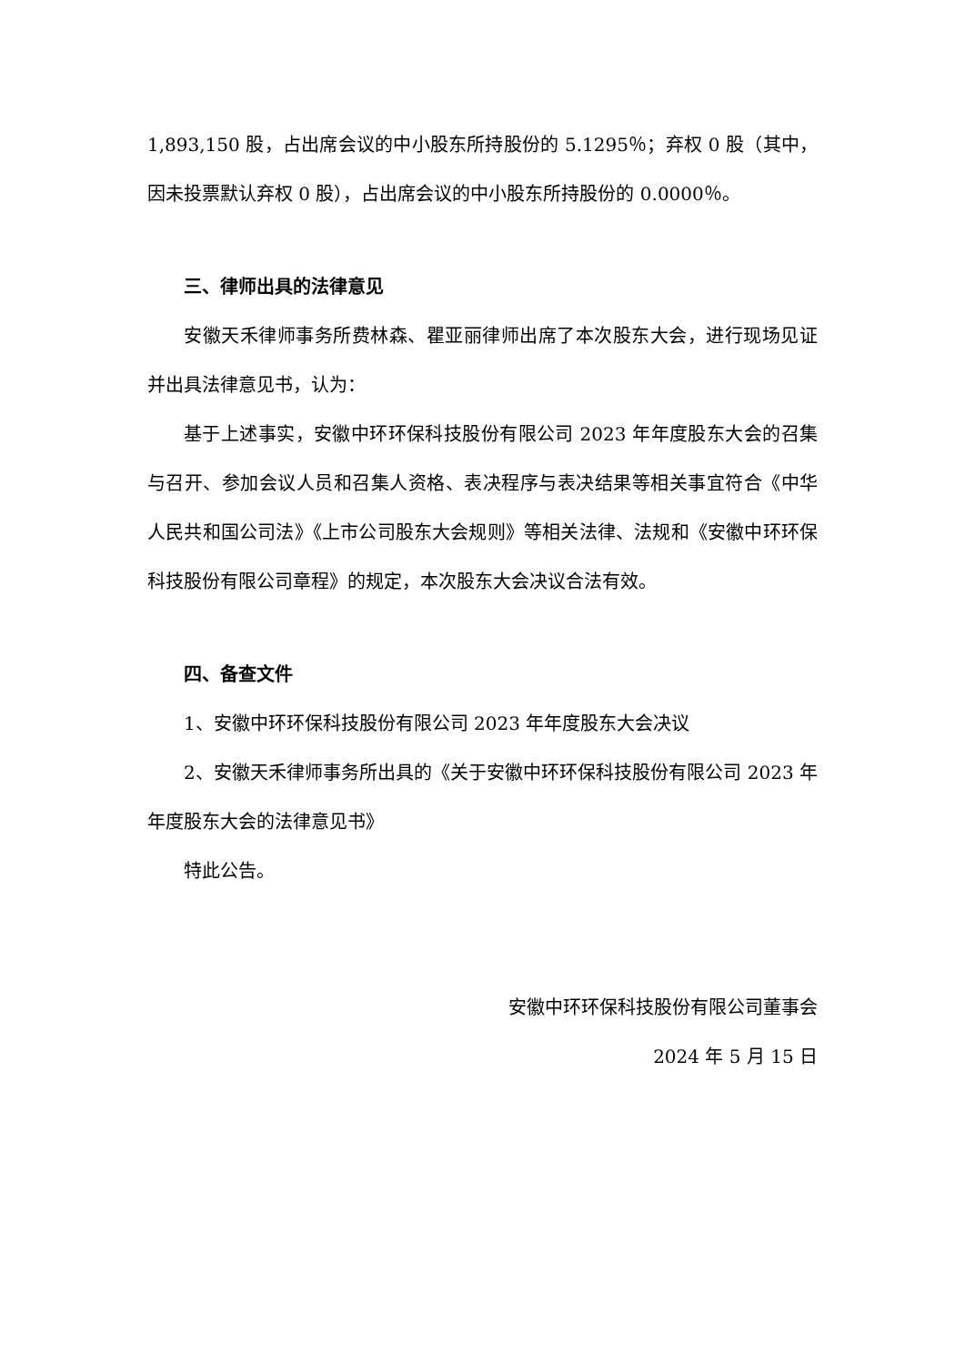1,893,150 股，占出席会议的中小股东所持股份的 5.1295％；弃权 0 股（其中，因未投票默认弃权 0 股），占出席会议的中小股东所持股份的 0.0000％。
三、律师出具的法律意见
安徽天禾律师事务所费林森、瞿亚丽律师出席了本次股东大会，进行现场见证并出具法律意见书，认为：
基于上述事实，安徽中环环保科技股份有限公司 2023 年年度股东大会的召集与召开、参加会议人员和召集人资格、表决程序与表决结果等相关事宜符合《中华人民共和国公司法》《上市公司股东大会规则》等相关法律、法规和《安徽中环环保科技股份有限公司章程》的规定，本次股东大会决议合法有效。
四、备查文件
1、安徽中环环保科技股份有限公司 2023 年年度股东大会决议
2、安徽天禾律师事务所出具的《关于安徽中环环保科技股份有限公司 2023 年年度股东大会的法律意见书》
特此公告。
安徽中环环保科技股份有限公司董事会
2024 年 5 月 15 日